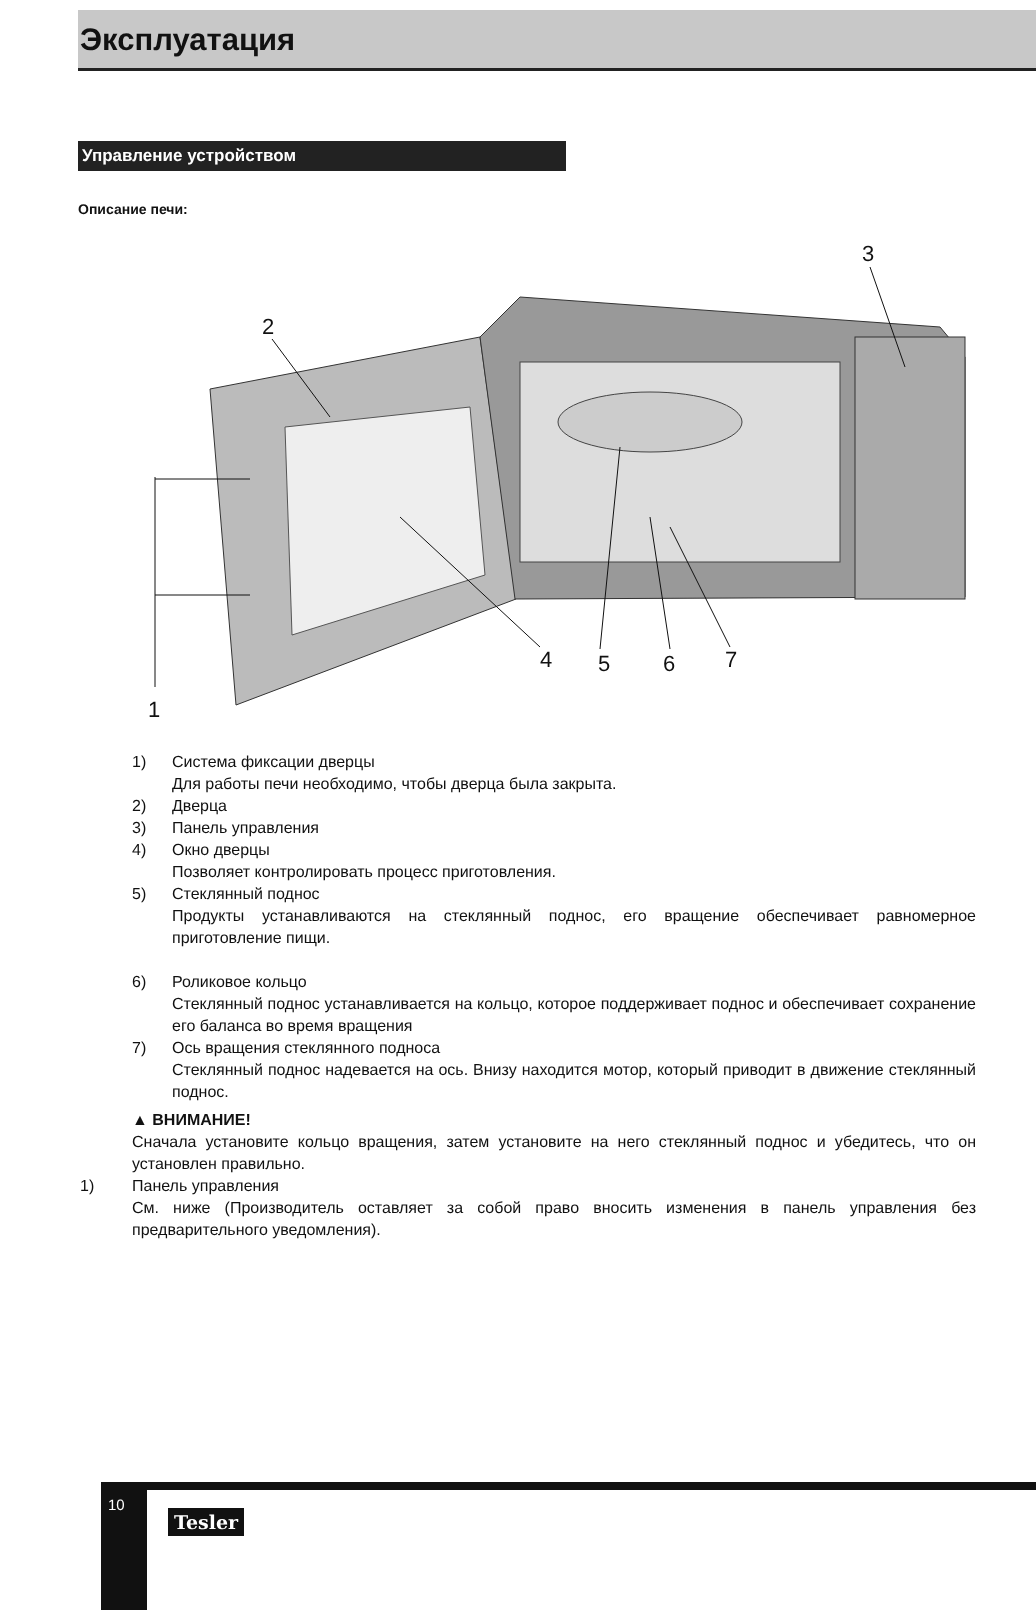Эксплуатация
Управление устройством
Описание печи:
3
2
4
5
6
7
1
1) Система фиксации дверцы
Для работы печи необходимо, чтобы дверца была закрыта.
2) Дверца
3) Панель управления
4) Окно дверцы
Позволяет контролировать процесс приготовления.
5) Стеклянный поднос
Продукты устанавливаются на стеклянный поднос, его вращение обеспечивает равномерное приготовление пищи.
6) Роликовое кольцо
Стеклянный поднос устанавливается на кольцо, которое поддерживает поднос и обеспечивает сохранение его баланса во время вращения
7) Ось вращения стеклянного подноса
Стеклянный поднос надевается на ось. Внизу находится мотор, который приводит в движение стеклянный поднос.
▲ ВНИМАНИЕ!
Сначала установите кольцо вращения, затем установите на него стеклянный поднос и убедитесь, что он установлен правильно.
1) Панель управления
См. ниже (Производитель оставляет за собой право вносить изменения в панель управления без предварительного уведомления).
10
Tesler